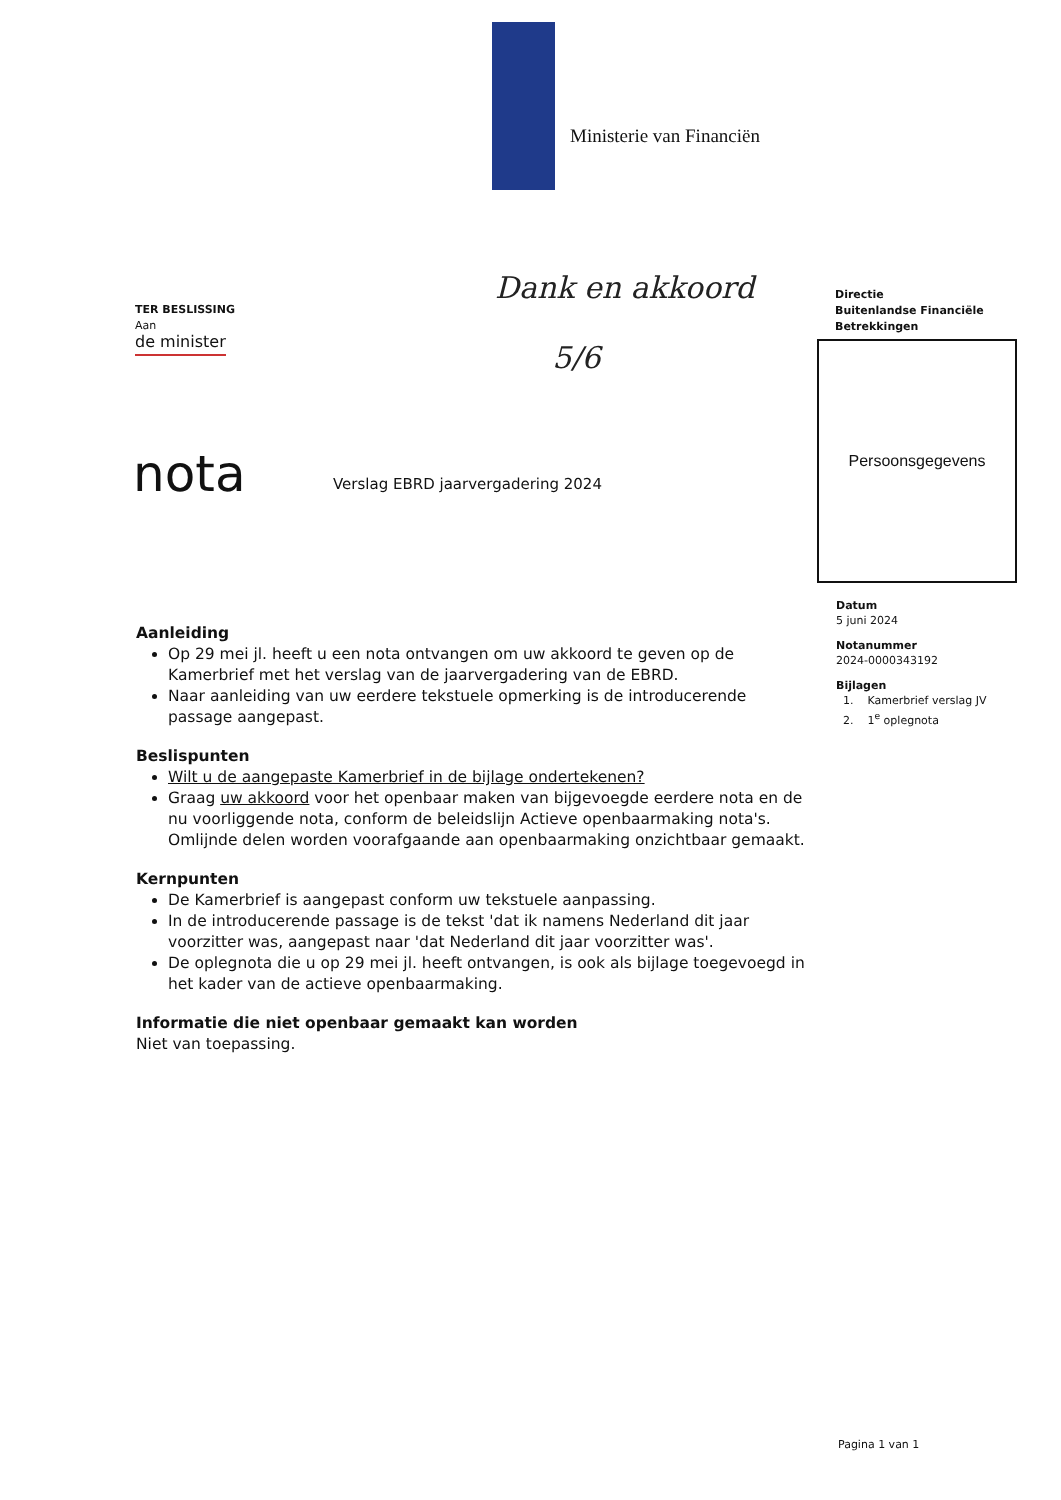Ministerie van Financiën
TER BESLISSING
Aan
de minister
Dank en akkoord
5/6
nota
Verslag EBRD jaarvergadering 2024
Directie
Buitenlandse Financiële
Betrekkingen
Persoonsgegevens
Datum
5 juni 2024
Notanummer
2024-0000343192
Bijlagen
1. Kamerbrief verslag JV
2. 1<sup>e</sup> oplegnota
Aanleiding
Op 29 mei jl. heeft u een nota ontvangen om uw akkoord te geven op de Kamerbrief met het verslag van de jaarvergadering van de EBRD.
Naar aanleiding van uw eerdere tekstuele opmerking is de introducerende passage aangepast.
Beslispunten
Wilt u de aangepaste Kamerbrief in de bijlage ondertekenen?
Graag uw akkoord voor het openbaar maken van bijgevoegde eerdere nota en de nu voorliggende nota, conform de beleidslijn Actieve openbaarmaking nota's. Omlijnde delen worden voorafgaande aan openbaarmaking onzichtbaar gemaakt.
Kernpunten
De Kamerbrief is aangepast conform uw tekstuele aanpassing.
In de introducerende passage is de tekst 'dat ik namens Nederland dit jaar voorzitter was, aangepast naar 'dat Nederland dit jaar voorzitter was'.
De oplegnota die u op 29 mei jl. heeft ontvangen, is ook als bijlage toegevoegd in het kader van de actieve openbaarmaking.
Informatie die niet openbaar gemaakt kan worden
Niet van toepassing.
Pagina 1 van 1